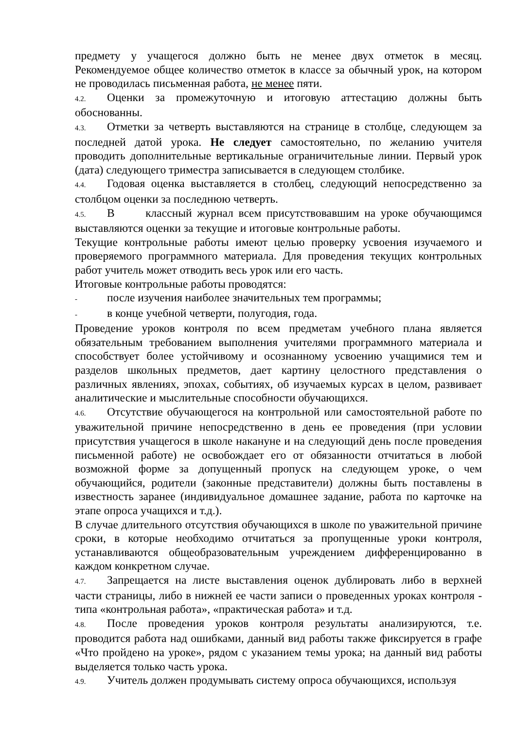предмету у учащегося должно быть не менее двух отметок в месяц. Рекомендуемое общее количество отметок в классе за обычный урок, на котором не проводилась письменная работа, не менее пяти.
4.2. Оценки за промежуточную и итоговую аттестацию должны быть обоснованны.
4.3. Отметки за четверть выставляются на странице в столбце, следующем за последней датой урока. Не следует самостоятельно, по желанию учителя проводить дополнительные вертикальные ограничительные линии. Первый урок (дата) следующего триместра записывается в следующем столбике.
4.4. Годовая оценка выставляется в столбец, следующий непосредственно за столбцом оценки за последнюю четверть.
4.5. В классный журнал всем присутствовавшим на уроке обучающимся выставляются оценки за текущие и итоговые контрольные работы.
Текущие контрольные работы имеют целью проверку усвоения изучаемого и проверяемого программного материала. Для проведения текущих контрольных работ учитель может отводить весь урок или его часть.
Итоговые контрольные работы проводятся:
- после изучения наиболее значительных тем программы;
- в конце учебной четверти, полугодия, года.
Проведение уроков контроля по всем предметам учебного плана является обязательным требованием выполнения учителями программного материала и способствует более устойчивому и осознанному усвоению учащимися тем и разделов школьных предметов, дает картину целостного представления о различных явлениях, эпохах, событиях, об изучаемых курсах в целом, развивает аналитические и мыслительные способности обучающихся.
4.6. Отсутствие обучающегося на контрольной или самостоятельной работе по уважительной причине непосредственно в день ее проведения (при условии присутствия учащегося в школе накануне и на следующий день после проведения письменной работе) не освобождает его от обязанности отчитаться в любой возможной форме за допущенный пропуск на следующем уроке, о чем обучающийся, родители (законные представители) должны быть поставлены в известность заранее (индивидуальное домашнее задание, работа по карточке на этапе опроса учащихся и т.д.).
В случае длительного отсутствия обучающихся в школе по уважительной причине сроки, в которые необходимо отчитаться за пропущенные уроки контроля, устанавливаются общеобразовательным учреждением дифференцированно в каждом конкретном случае.
4.7. Запрещается на листе выставления оценок дублировать либо в верхней части страницы, либо в нижней ее части записи о проведенных уроках контроля - типа «контрольная работа», «практическая работа» и т.д.
4.8. После проведения уроков контроля результаты анализируются, т.е. проводится работа над ошибками, данный вид работы также фиксируется в графе «Что пройдено на уроке», рядом с указанием темы урока; на данный вид работы выделяется только часть урока.
4.9. Учитель должен продумывать систему опроса обучающихся, используя